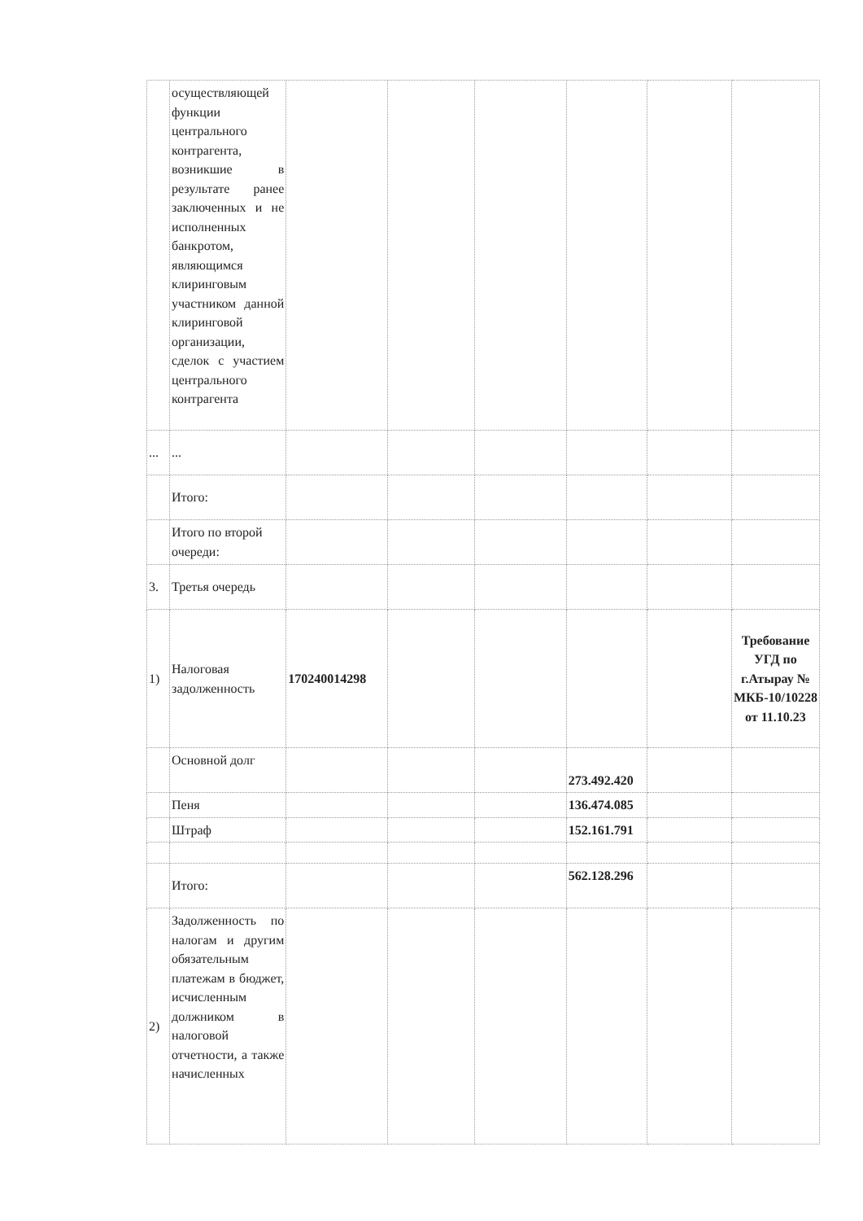| | осуществляющей функции центрального контрагента, возникшие в результате ранее заключенных и не исполненных банкротом, являющимся клиринговым участником данной клиринговой организации, сделок с участием центрального контрагента | | | | | | |
| ... | ... | | | | | | |
| | Итого: | | | | | | |
| | Итого по второй очереди: | | | | | | |
| 3. | Третья очередь | | | | | | |
| 1) | Налоговая задолженность | 170240014298 | | | | | Требование УГД по г.Атырау № МКБ-10/10228 от 11.10.23 |
| | Основной долг | | | | 273.492.420 | | |
| | Пеня | | | | 136.474.085 | | |
| | Штраф | | | | 152.161.791 | | |
| | Итого: | | | | 562.128.296 | | |
| 2) | Задолженность по налогам и другим обязательным платежам в бюджет, исчисленным должником в налоговой отчетности, а также начисленных | | | | | | |